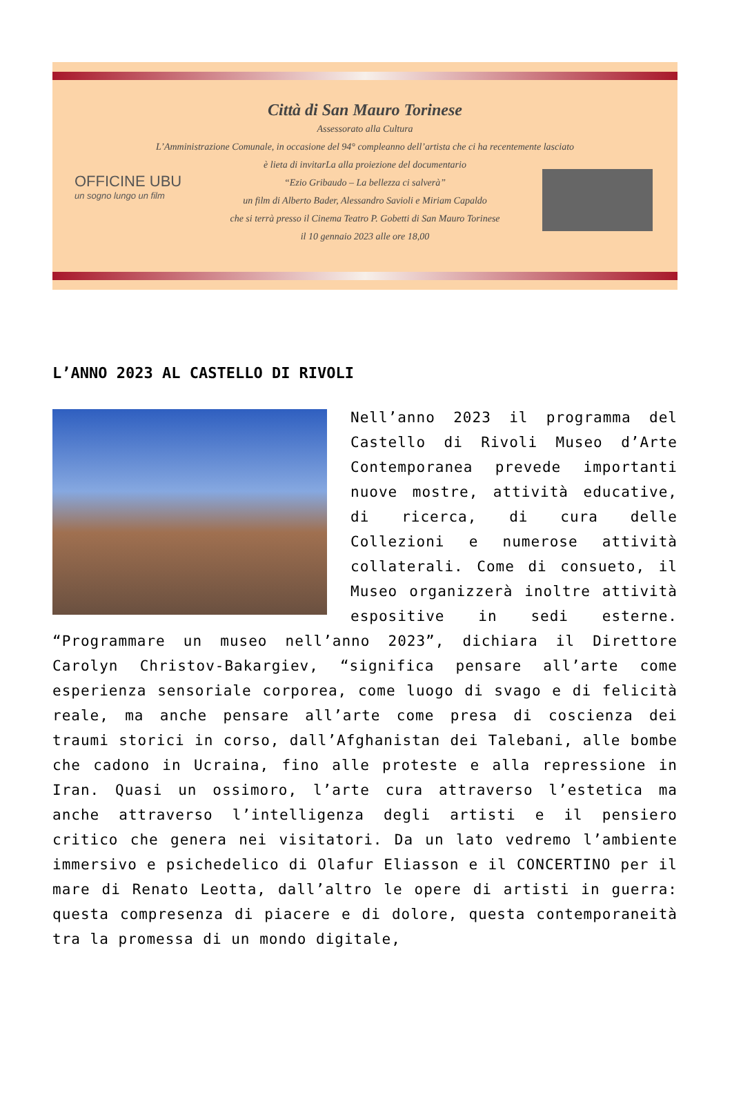Città di San Mauro Torinese
Assessorato alla Cultura
L’Amministrazione Comunale, in occasione del 94° compleanno dell’artista che ci ha recentemente lasciato
è lieta di invitarLa alla proiezione del documentario
“Ezio Gribaudo – La bellezza ci salverà”
un film di Alberto Bader, Alessandro Savioli e Miriam Capaldo
che si terrà presso il Cinema Teatro P. Gobetti di San Mauro Torinese
il 10 gennaio 2023 alle ore 18,00
OFFICINE UBU
un sogno lungo un film
L’ANNO 2023 AL CASTELLO DI RIVOLI
Nell’anno 2023 il programma del Castello di Rivoli Museo d’Arte Contemporanea prevede importanti nuove mostre, attività educative, di ricerca, di cura delle Collezioni e numerose attività collaterali. Come di consueto, il Museo organizzerà inoltre attività espositive in sedi esterne. “Programmare un museo nell’anno 2023”, dichiara il Direttore Carolyn Christov-Bakargiev, “significa pensare all’arte come esperienza sensoriale corporea, come luogo di svago e di felicità reale, ma anche pensare all’arte come presa di coscienza dei traumi storici in corso, dall’Afghanistan dei Talebani, alle bombe che cadono in Ucraina, fino alle proteste e alla repressione in Iran. Quasi un ossimoro, l’arte cura attraverso l’estetica ma anche attraverso l’intelligenza degli artisti e il pensiero critico che genera nei visitatori. Da un lato vedremo l’ambiente immersivo e psichedelico di Olafur Eliasson e il CONCERTINO per il mare di Renato Leotta, dall’altro le opere di artisti in guerra: questa compresenza di piacere e di dolore, questa contemporaneità tra la promessa di un mondo digitale,